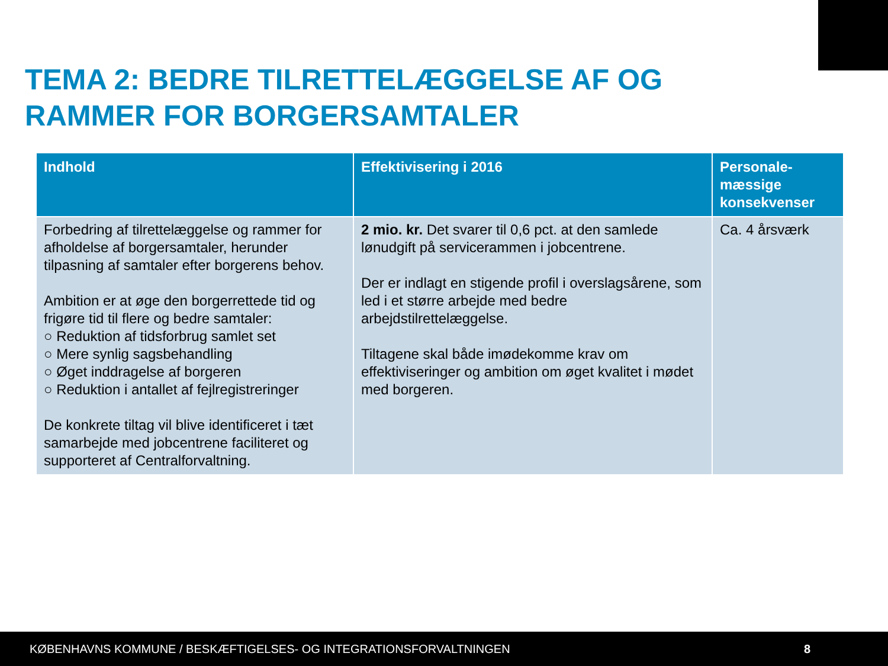TEMA 2: BEDRE TILRETTELÆGGELSE AF OG
RAMMER FOR BORGERSAMTALER
| Indhold | Effektivisering i 2016 | Personale- mæssige konsekvenser |
| --- | --- | --- |
| Forbedring af tilrettelæggelse og rammer for afholdelse af borgersamtaler, herunder tilpasning af samtaler efter borgerens behov. Ambition er at øge den borgerrettede tid og frigøre tid til flere og bedre samtaler: ○ Reduktion af tidsforbrug samlet set ○ Mere synlig sagsbehandling ○ Øget inddragelse af borgeren ○ Reduktion i antallet af fejlregistreringer De konkrete tiltag vil blive identificeret i tæt samarbejde med jobcentrene faciliteret og supporteret af Centralforvaltning. | 2 mio. kr. Det svarer til 0,6 pct. at den samlede lønudgift på servicerammen i jobcentrene. Der er indlagt en stigende profil i overslagsårene, som led i et større arbejde med bedre arbejdstilrettelæggelse. Tiltagene skal både imødekomme krav om effektiviseringer og ambition om øget kvalitet i mødet med borgeren. | Ca. 4 årsværk |
KØBENHAVNS KOMMUNE / BESKÆFTIGELSES- OG INTEGRATIONSFORVALTNINGEN 8